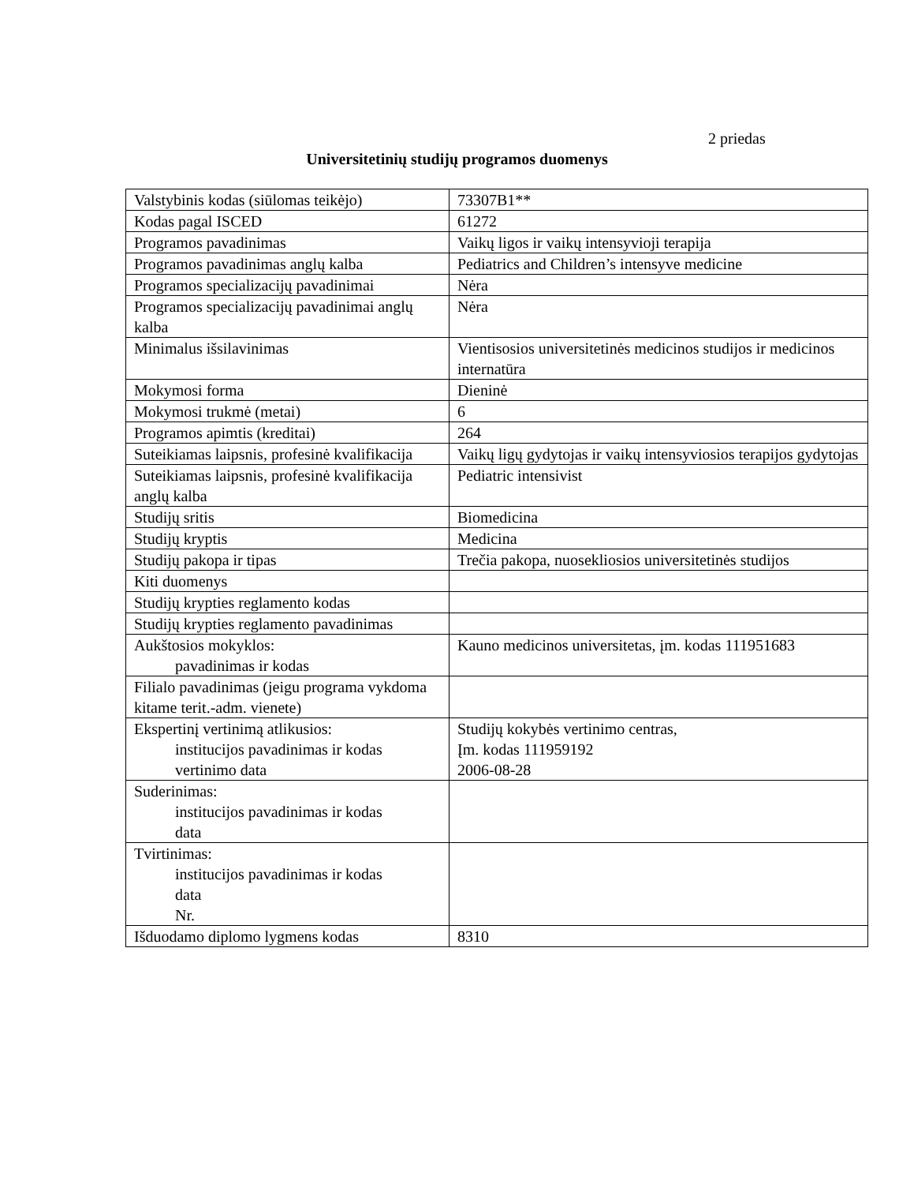2 priedas
Universitetinių studijų programos duomenys
| Valstybinis kodas (siūlomas teikėjo) | 73307B1** |
| Kodas pagal ISCED | 61272 |
| Programos pavadinimas | Vaikų ligos ir vaikų intensyvioji terapija |
| Programos pavadinimas anglų kalba | Pediatrics and Children’s intensyve medicine |
| Programos specializacijų pavadinimai | Nėra |
| Programos specializacijų pavadinimai anglų kalba | Nėra |
| Minimalus išsilavinimas | Vientisosios universitetinės medicinos studijos ir medicinos internatūra |
| Mokymosi forma | Dieninė |
| Mokymosi trukmė (metai) | 6 |
| Programos apimtis (kreditai) | 264 |
| Suteikiamas laipsnis, profesinė kvalifikacija | Vaikų ligų gydytojas ir vaikų intensyviosios terapijos gydytojas |
| Suteikiamas laipsnis, profesinė kvalifikacija anglų kalba | Pediatric intensivist |
| Studijų sritis | Biomedicina |
| Studijų kryptis | Medicina |
| Studijų pakopa ir tipas | Trečia pakopa, nuosekliosios universitetinės studijos |
| Kiti duomenys | |
| Studijų krypties reglamento kodas | |
| Studijų krypties reglamento pavadinimas | |
| Aukštosios mokyklos: pavadinimas ir kodas | Kauno medicinos universitetas, įm. kodas 111951683 |
| Filialo pavadinimas (jeigu programa vykdoma kitame terit.-adm. vienete) | |
| Ekspertinį vertinimą atlikusios: institucijos pavadinimas ir kodas vertinimo data | Studijų kokybės vertinimo centras, Įm. kodas 111959192 2006-08-28 |
| Suderinimas: institucijos pavadinimas ir kodas data | |
| Tvirtinimas: institucijos pavadinimas ir kodas data Nr. | |
| Išduodamo diplomo lygmens kodas | 8310 |